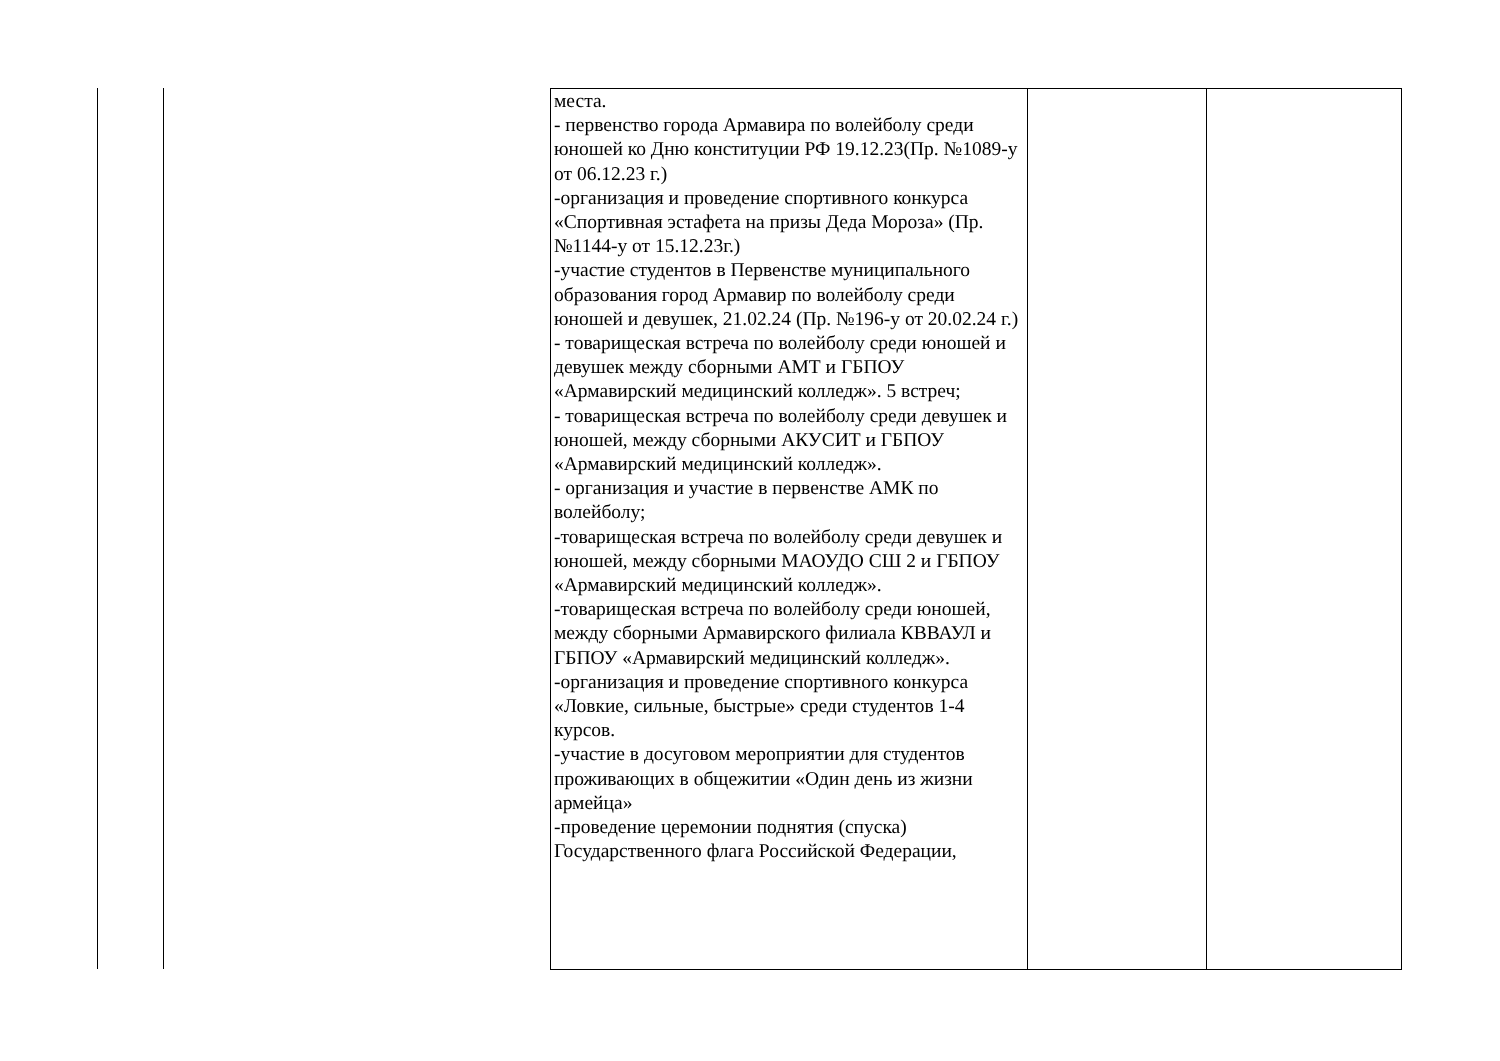| места. - первенство города Армавира по волейболу среди юношей ко Дню конституции РФ 19.12.23(Пр. №1089-у от 06.12.23 г.) -организация и проведение спортивного конкурса «Спортивная эстафета на призы Деда Мороза» (Пр. №1144-у от 15.12.23г.) -участие студентов в Первенстве муниципального образования город Армавир по волейболу среди юношей и девушек, 21.02.24 (Пр. №196-у от 20.02.24 г.) - товарищеская встреча по волейболу среди юношей и девушек между сборными АМТ и ГБПОУ «Армавирский медицинский колледж». 5 встреч; - товарищеская встреча по волейболу среди девушек и юношей, между сборными АКУСИТ и ГБПОУ «Армавирский медицинский колледж». - организация и участие в первенстве АМК по волейболу; -товарищеская встреча по волейболу среди девушек и юношей, между сборными МАОУДО СШ 2 и ГБПОУ «Армавирский медицинский колледж». -товарищеская встреча по волейболу среди юношей, между сборными Армавирского филиала КВВАУЛ и ГБПОУ «Армавирский медицинский колледж». -организация и проведение спортивного конкурса «Ловкие, сильные, быстрые» среди студентов 1-4 курсов. -участие в досуговом мероприятии для студентов проживающих в общежитии «Один день из жизни армейца» -проведение церемонии поднятия (спуска) Государственного флага Российской Федерации, | | |